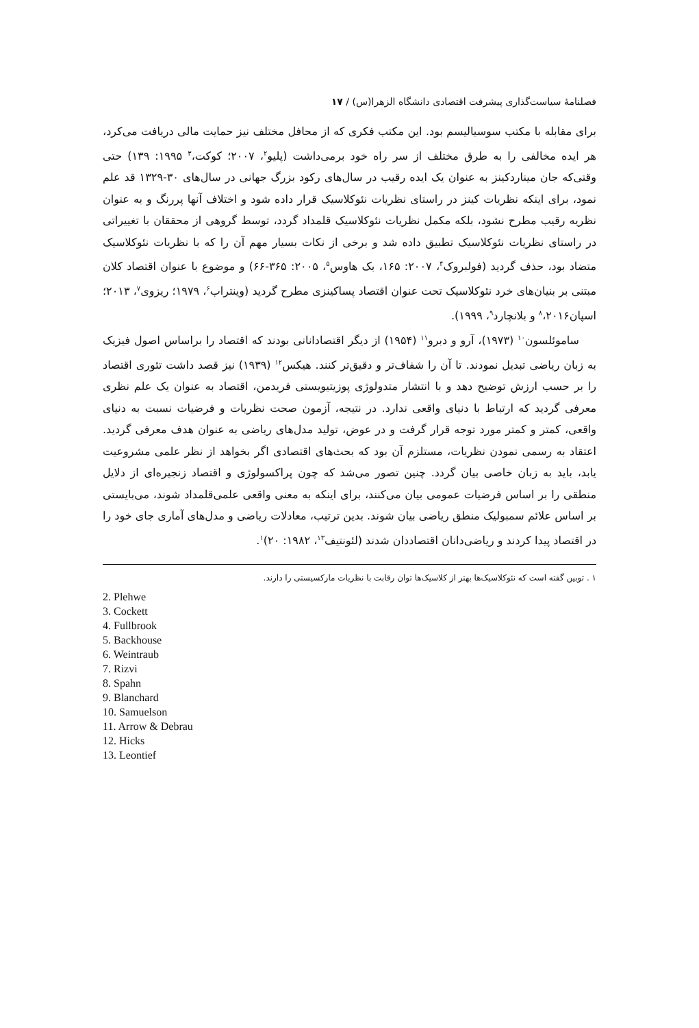فصلنامهٔ سیاست‌گذاری پیشرفت اقتصادی دانشگاه الزهرا(س) / ۱۷
برای مقابله با مکتب سوسیالیسم بود. این مکتب فکری که از محافل مختلف نیز حمایت مالی دریافت می‌کرد، هر ایده مخالفی را به طرق مختلف از سر راه خود برمی‌داشت (پلیو<sup>۲</sup>، ۲۰۰۷؛ کوکت،<sup>۳</sup> ۱۹۹۵: ۱۳۹) حتی وقتی‌که جان میناردکینز به عنوان یک ایده رقیب در سال‌های رکود بزرگ جهانی در سال‌های ۳۰-۱۳۲۹ قد علم نمود، برای اینکه نظریات کینز در راستای نظریات نئوکلاسیک قرار داده شود و اختلاف آنها پررنگ و به عنوان نظریه رقیب مطرح نشود، بلکه مکمل نظریات نئوکلاسیک قلمداد گردد، توسط گروهی از محققان با تغییراتی در راستای نظریات نئوکلاسیک تطبیق داده شد و برخی از نکات بسیار مهم آن را که با نظریات نئوکلاسیک متضاد بود، حذف گردید (فولبروک<sup>۴</sup>، ۲۰۰۷: ۱۶۵، بک هاوس<sup>۵</sup>، ۲۰۰۵: ۳۶۵-۶۶) و موضوع با عنوان اقتصاد کلان مبتنی بر بنیان‌های خرد نئوکلاسیک تحت عنوان اقتصاد پساکینزی مطرح گردید (وینتراب<sup>۶</sup>، ۱۹۷۹؛ ریزوی<sup>۷</sup>، ۲۰۱۳؛ اسپان<sup>۸</sup>،۲۰۱۶ و بلانچارد<sup>۹</sup>، ۱۹۹۹).
ساموئلسون<sup>۱۰</sup> (۱۹۷۳)، آرو و دبرو<sup>۱۱</sup> (۱۹۵۴) از دیگر اقتصادانانی بودند که اقتصاد را براساس اصول فیزیک به زبان ریاضی تبدیل نمودند. تا آن را شفاف‌تر و دقیق‌تر کنند. هیکس<sup>۱۲</sup> (۱۹۳۹) نیز قصد داشت تئوری اقتصاد را بر حسب ارزش توضیح دهد و با انتشار متدولوژی پوزیتیویستی فریدمن، اقتصاد به عنوان یک علم نظری معرفی گردید که ارتباط با دنیای واقعی ندارد. در نتیجه، آزمون صحت نظریات و فرضیات نسبت به دنیای واقعی، کمتر و کمتر مورد توجه قرار گرفت و در عوض، تولید مدل‌های ریاضی به عنوان هدف معرفی گردید. اعتقاد به رسمی نمودن نظریات، مستلزم آن بود که بحث‌های اقتصادی اگر بخواهد از نظر علمی مشروعیت یابد، باید به زبان خاصی بیان گردد. چنین تصور می‌شد که چون پراکسولوژی و اقتصاد زنجیره‌ای از دلایل منطقی را بر اساس فرضیات عمومی بیان می‌کنند، برای اینکه به معنی واقعی علمی‌قلمداد شوند، می‌بایستی بر اساس علائم سمبولیک منطق ریاضی بیان شوند. بدین ترتیب، معادلات ریاضی و مدل‌های آماری جای خود را در اقتصاد پیدا کردند و ریاضی‌دانان اقتصاددان شدند (لئونتیف<sup>۱۳</sup>، ۱۹۸۲: ۲۰)<sup>۱</sup>.
۱ . توبین گفته است که نئوکلاسیک‌ها بهتر از کلاسیک‌ها توان رقابت با نظریات مارکسیستی را دارند.
2. Plehwe
3. Cockett
4. Fullbrook
5. Backhouse
6. Weintraub
7. Rizvi
8. Spahn
9. Blanchard
10. Samuelson
11. Arrow & Debrau
12. Hicks
13. Leontief